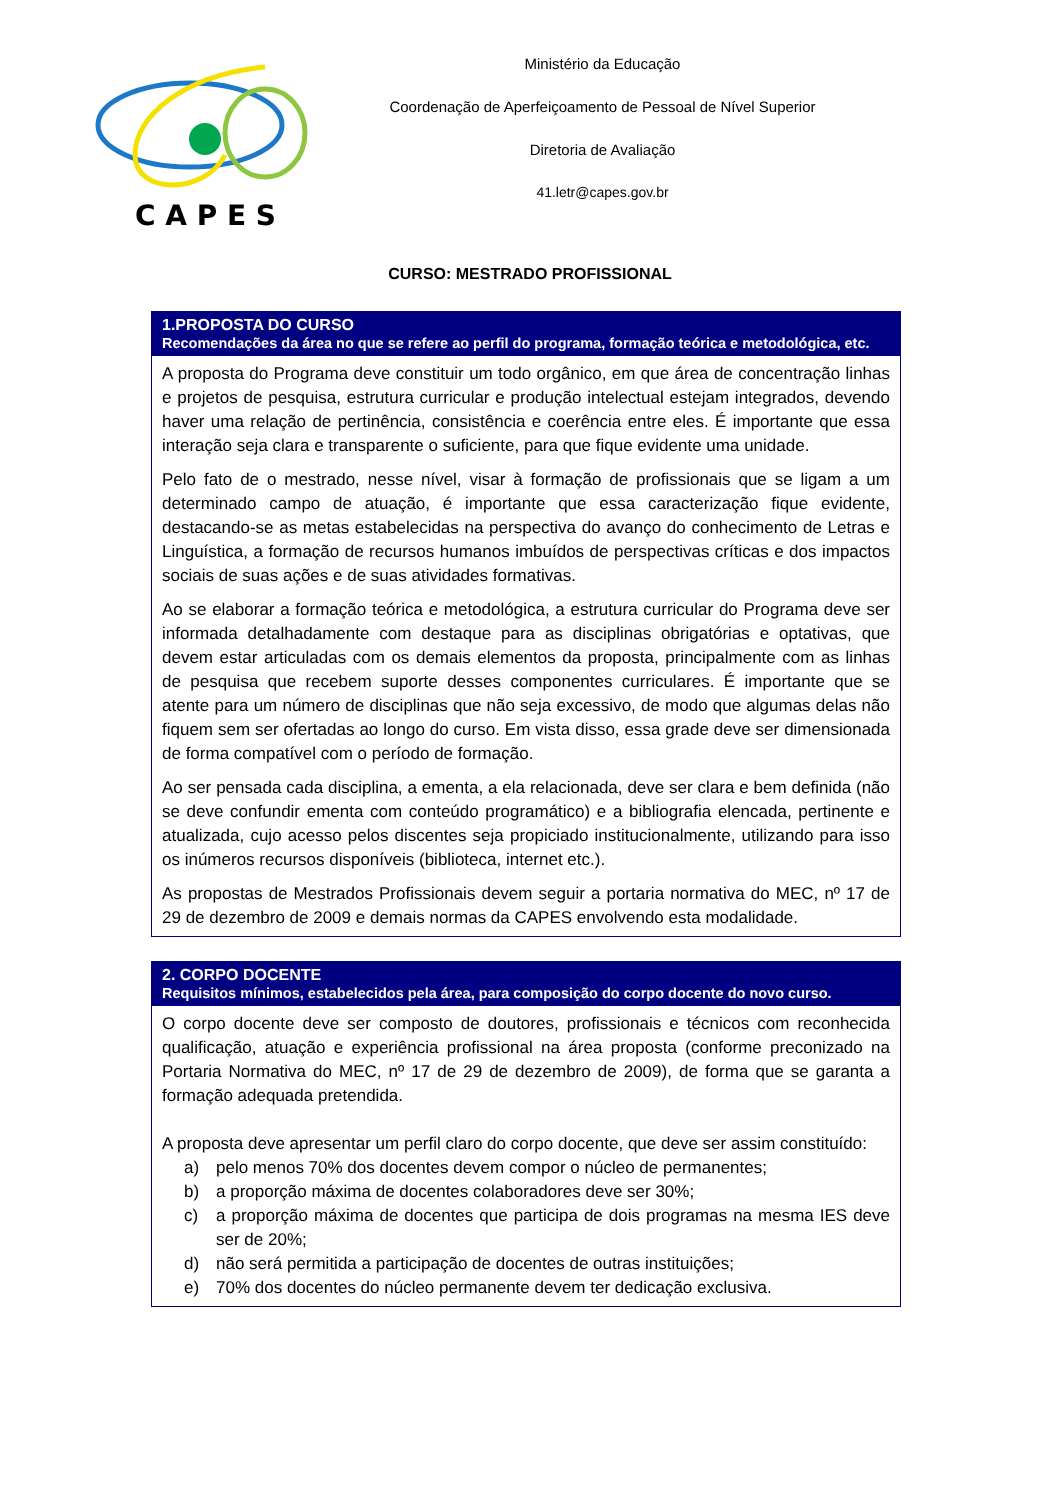C A P E S
Ministério da Educação
Coordenação de Aperfeiçoamento de Pessoal de Nível Superior
Diretoria de Avaliação
41.letr@capes.gov.br
CURSO: MESTRADO PROFISSIONAL
| 1.PROPOSTA DO CURSO Recomendações da área no que se refere ao perfil do programa, formação teórica e metodológica, etc. |
| --- |
| A proposta do Programa deve constituir um todo orgânico, em que área de concentração linhas e projetos de pesquisa, estrutura curricular e produção intelectual estejam integrados, devendo haver uma relação de pertinência, consistência e coerência entre eles. É importante que essa interação seja clara e transparente o suficiente, para que fique evidente uma unidade. Pelo fato de o mestrado, nesse nível, visar à formação de profissionais que se ligam a um determinado campo de atuação, é importante que essa caracterização fique evidente, destacando-se as metas estabelecidas na perspectiva do avanço do conhecimento de Letras e Linguística, a formação de recursos humanos imbuídos de perspectivas críticas e dos impactos sociais de suas ações e de suas atividades formativas. Ao se elaborar a formação teórica e metodológica, a estrutura curricular do Programa deve ser informada detalhadamente com destaque para as disciplinas obrigatórias e optativas, que devem estar articuladas com os demais elementos da proposta, principalmente com as linhas de pesquisa que recebem suporte desses componentes curriculares. É importante que se atente para um número de disciplinas que não seja excessivo, de modo que algumas delas não fiquem sem ser ofertadas ao longo do curso. Em vista disso, essa grade deve ser dimensionada de forma compatível com o período de formação. Ao ser pensada cada disciplina, a ementa, a ela relacionada, deve ser clara e bem definida (não se deve confundir ementa com conteúdo programático) e a bibliografia elencada, pertinente e atualizada, cujo acesso pelos discentes seja propiciado institucionalmente, utilizando para isso os inúmeros recursos disponíveis (biblioteca, internet etc.). As propostas de Mestrados Profissionais devem seguir a portaria normativa do MEC, nº 17 de 29 de dezembro de 2009 e demais normas da CAPES envolvendo esta modalidade. |
| 2. CORPO DOCENTE Requisitos mínimos, estabelecidos pela área, para composição do corpo docente do novo curso. |
| --- |
| O corpo docente deve ser composto de doutores, profissionais e técnicos com reconhecida qualificação, atuação e experiência profissional na área proposta (conforme preconizado na Portaria Normativa do MEC, nº 17 de 29 de dezembro de 2009), de forma que se garanta a formação adequada pretendida. A proposta deve apresentar um perfil claro do corpo docente, que deve ser assim constituído: a) pelo menos 70% dos docentes devem compor o núcleo de permanentes; b) a proporção máxima de docentes colaboradores deve ser 30%; c) a proporção máxima de docentes que participa de dois programas na mesma IES deve ser de 20%; d) não será permitida a participação de docentes de outras instituições; e) 70% dos docentes do núcleo permanente devem ter dedicação exclusiva. |